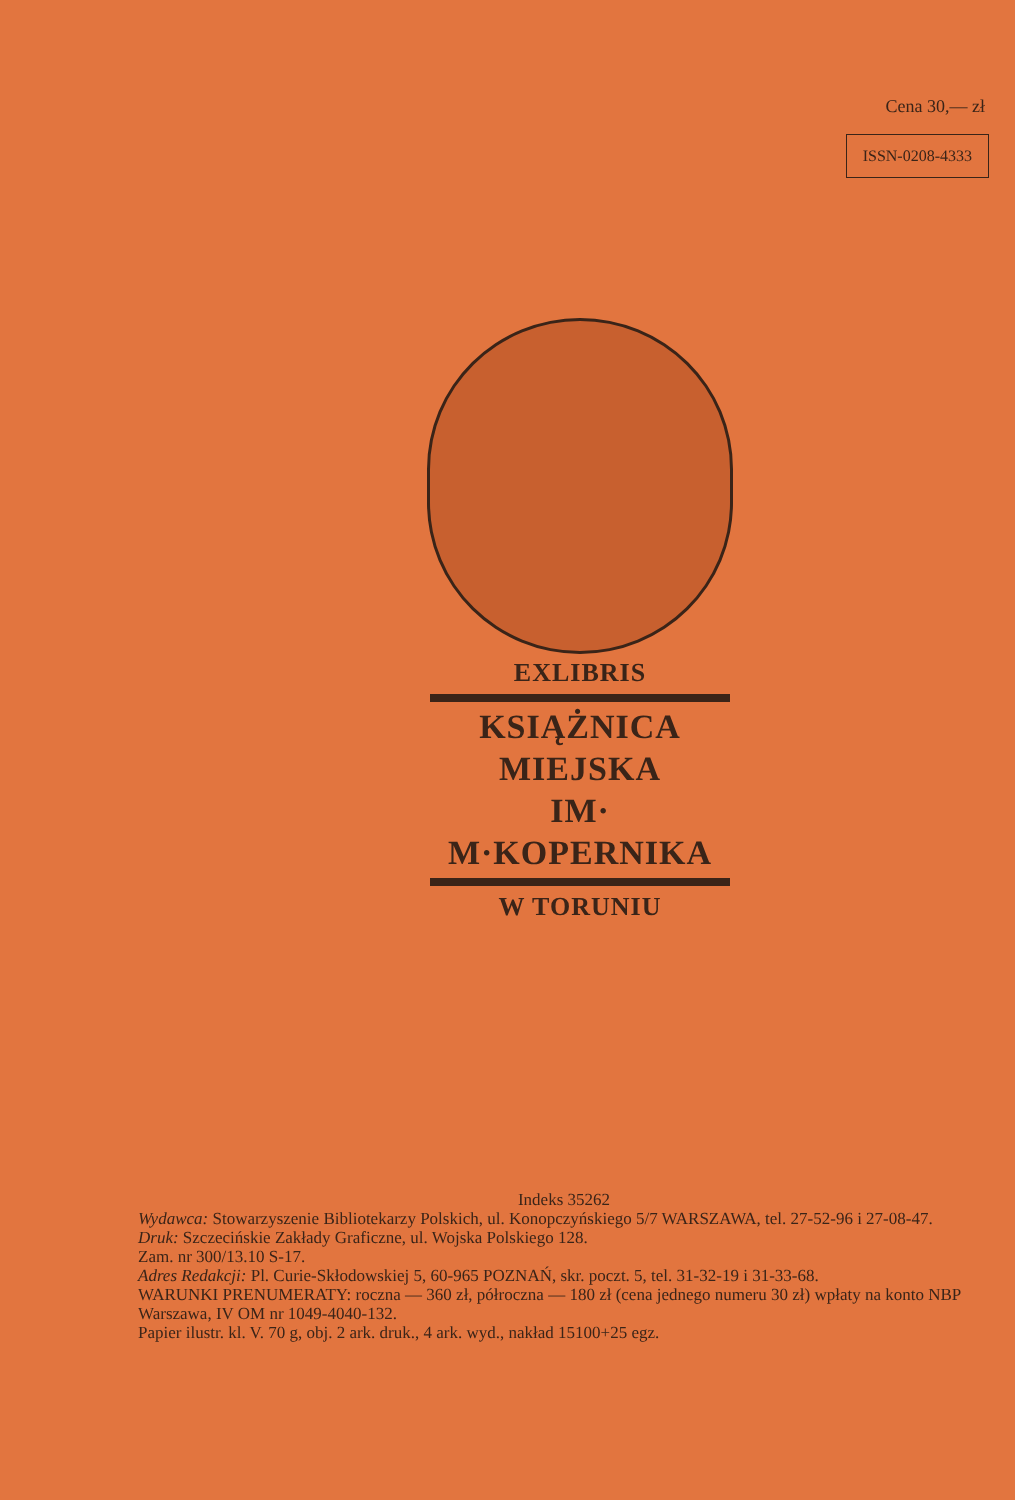Cena 30,— zł
ISSN-0208-4333
EXLIBRIS
KSIĄŻNICA
MIEJSKA
IM·
M·KOPERNIKA
W TORUNIU
Indeks 35262
Wydawca: Stowarzyszenie Bibliotekarzy Polskich, ul. Konopczyńskiego 5/7 WARSZAWA, tel. 27-52-96 i 27-08-47.
Druk: Szczecińskie Zakłady Graficzne, ul. Wojska Polskiego 128.
Zam. nr 300/13.10 S-17.
Adres Redakcji: Pl. Curie-Skłodowskiej 5, 60-965 POZNAŃ, skr. poczt. 5, tel. 31-32-19 i 31-33-68.
WARUNKI PRENUMERATY: roczna — 360 zł, półroczna — 180 zł (cena jednego numeru 30 zł) wpłaty na konto NBP Warszawa, IV OM nr 1049-4040-132.
Papier ilustr. kl. V. 70 g, obj. 2 ark. druk., 4 ark. wyd., nakład 15100+25 egz.